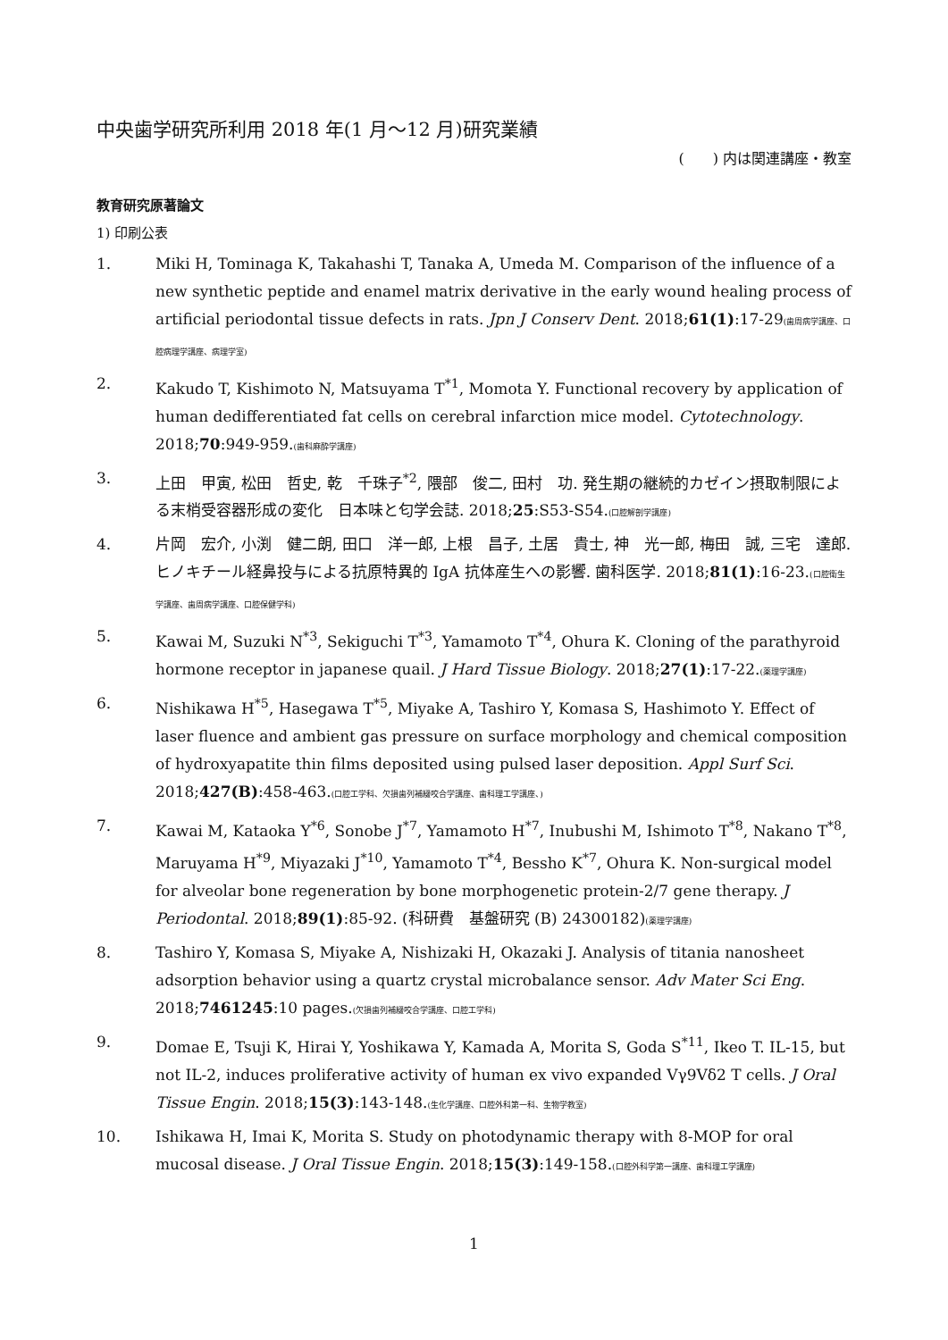中央歯学研究所利用 2018 年(1 月～12 月)研究業績
(　　) 内は関連講座・教室
教育研究原著論文
1) 印刷公表
1. Miki H, Tominaga K, Takahashi T, Tanaka A, Umeda M. Comparison of the influence of a new synthetic peptide and enamel matrix derivative in the early wound healing process of artificial periodontal tissue defects in rats. Jpn J Conserv Dent. 2018;61(1):17-29(歯周病学講座、口腔病理学講座、病理学室)
2. Kakudo T, Kishimoto N, Matsuyama T<sup>*1</sup>, Momota Y. Functional recovery by application of human dedifferentiated fat cells on cerebral infarction mice model. Cytotechnology. 2018;70:949-959.(歯科麻酔学講座)
3. 上田　甲寅, 松田　哲史, 乾　千珠子<sup>*2</sup>, 隈部　俊二, 田村　功. 発生期の継続的カゼイン摂取制限による末梢受容器形成の変化　日本味と匂学会誌. 2018;25:S53-S54.(口腔解剖学講座)
4. 片岡　宏介, 小渕　健二朗, 田口　洋一郎, 上根　昌子, 土居　貴士, 神　光一郎, 梅田　誠, 三宅　達郎. ヒノキチール経鼻投与による抗原特異的 IgA 抗体産生への影響. 歯科医学. 2018;81(1):16-23.(口腔衛生学講座、歯周病学講座、口腔保健学科)
5. Kawai M, Suzuki N<sup>*3</sup>, Sekiguchi T<sup>*3</sup>, Yamamoto T<sup>*4</sup>, Ohura K. Cloning of the parathyroid hormone receptor in japanese quail. J Hard Tissue Biology. 2018;27(1):17-22.(薬理学講座)
6. Nishikawa H<sup>*5</sup>, Hasegawa T<sup>*5</sup>, Miyake A, Tashiro Y, Komasa S, Hashimoto Y. Effect of laser fluence and ambient gas pressure on surface morphology and chemical composition of hydroxyapatite thin films deposited using pulsed laser deposition. Appl Surf Sci. 2018;427(B):458-463.(口腔工学科、欠損歯列補綴咬合学講座、歯科理工学講座、)
7. Kawai M, Kataoka Y<sup>*6</sup>, Sonobe J<sup>*7</sup>, Yamamoto H<sup>*7</sup>, Inubushi M, Ishimoto T<sup>*8</sup>, Nakano T<sup>*8</sup>, Maruyama H<sup>*9</sup>, Miyazaki J<sup>*10</sup>, Yamamoto T<sup>*4</sup>, Bessho K<sup>*7</sup>, Ohura K. Non‐surgical model for alveolar bone regeneration by bone morphogenetic protein‐2/7 gene therapy. J Periodontal. 2018;89(1):85-92. (科研費　基盤研究 (B) 24300182)(薬理学講座)
8. Tashiro Y, Komasa S, Miyake A, Nishizaki H, Okazaki J. Analysis of titania nanosheet adsorption behavior using a quartz crystal microbalance sensor. Adv Mater Sci Eng. 2018;7461245:10 pages.(欠損歯列補綴咬合学講座、口腔工学科)
9. Domae E, Tsuji K, Hirai Y, Yoshikawa Y, Kamada A, Morita S, Goda S<sup>*11</sup>, Ikeo T. IL-15, but not IL-2, induces proliferative activity of human ex vivo expanded Vγ9Vδ2 T cells. J Oral Tissue Engin. 2018;15(3):143-148.(生化学講座、口腔外科第一科、生物学教室)
10. Ishikawa H, Imai K, Morita S. Study on photodynamic therapy with 8-MOP for oral mucosal disease. J Oral Tissue Engin. 2018;15(3):149-158.(口腔外科学第一講座、歯科理工学講座)
1